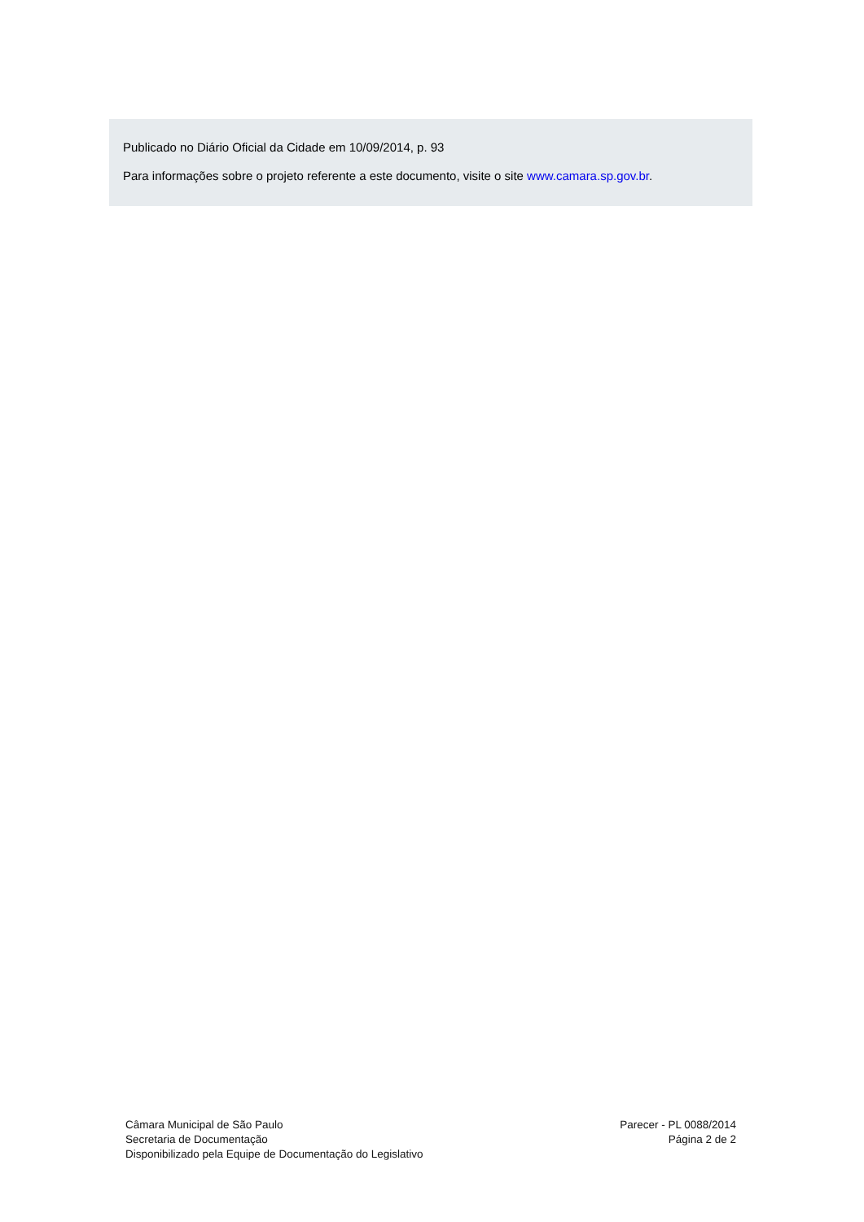Publicado no Diário Oficial da Cidade em 10/09/2014, p. 93
Para informações sobre o projeto referente a este documento, visite o site www.camara.sp.gov.br.
Câmara Municipal de São Paulo
Secretaria de Documentação
Disponibilizado pela Equipe de Documentação do Legislativo
Parecer - PL 0088/2014
Página 2 de 2